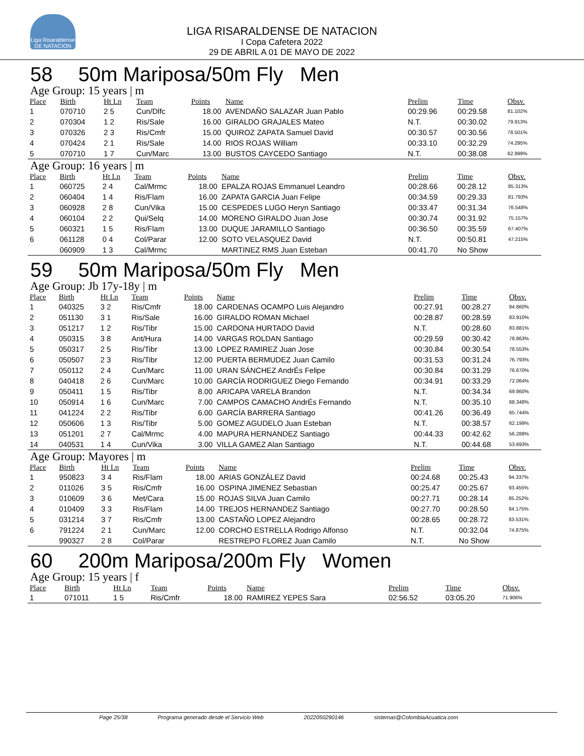Liga Risaraldense DE NATACION
LIGA RISARALDENSE DE NATACION
I Copa Cafetera 2022
29 DE ABRIL A 01 DE MAYO DE 2022
58 50m Mariposa/50m Fly Men
Age Group: 15 years | m
| Place | Birth | Ht Ln | Team | Points | Name | Prelim | Time | Obsv. |
| --- | --- | --- | --- | --- | --- | --- | --- | --- |
| 1 | 070710 | 2 5 | Cun/Dlfc | 18.00 | AVENDAÑO SALAZAR Juan Pablo | 00:29.96 | 00:29.58 | 81.102% |
| 2 | 070304 | 1 2 | Ris/Sale | 16.00 | GIRALDO GRAJALES Mateo | N.T. | 00:30.02 | 79.913% |
| 3 | 070326 | 2 3 | Ris/Cmfr | 15.00 | QUIROZ ZAPATA Samuel David | 00:30.57 | 00:30.56 | 78.501% |
| 4 | 070424 | 2 1 | Ris/Sale | 14.00 | RIOS ROJAS William | 00:33.10 | 00:32.29 | 74.295% |
| 5 | 070710 | 1 7 | Cun/Marc | 13.00 | BUSTOS CAYCEDO Santiago | N.T. | 00:38.08 | 62.999% |
Age Group: 16 years | m
| Place | Birth | Ht Ln | Team | Points | Name | Prelim | Time | Obsv. |
| --- | --- | --- | --- | --- | --- | --- | --- | --- |
| 1 | 060725 | 2 4 | Cal/Mrmc | 18.00 | EPALZA ROJAS Emmanuel Leandro | 00:28.66 | 00:28.12 | 85.313% |
| 2 | 060404 | 1 4 | Ris/Flam | 16.00 | ZAPATA GARCIA Juan Felipe | 00:34.59 | 00:29.33 | 81.793% |
| 3 | 060928 | 2 8 | Cun/Vika | 15.00 | CESPEDES LUGO Heryn Santiago | 00:33.47 | 00:31.34 | 76.548% |
| 4 | 060104 | 2 2 | Qui/Selq | 14.00 | MORENO GIRALDO Juan Jose | 00:30.74 | 00:31.92 | 75.157% |
| 5 | 060321 | 1 5 | Ris/Flam | 13.00 | DUQUE JARAMILLO Santiago | 00:36.50 | 00:35.59 | 67.407% |
| 6 | 061128 | 0 4 | Col/Parar | 12.00 | SOTO VELASQUEZ David | N.T. | 00:50.81 | 47.215% |
| | 060909 | 1 3 | Cal/Mrmc | | MARTINEZ RMS Juan Esteban | 00:41.70 | No Show | |
59 50m Mariposa/50m Fly Men
Age Group: Jb 17y-18y | m
| Place | Birth | Ht Ln | Team | Points | Name | Prelim | Time | Obsv. |
| --- | --- | --- | --- | --- | --- | --- | --- | --- |
| 1 | 040325 | 3 2 | Ris/Cmfr | 18.00 | CARDENAS OCAMPO Luis Alejandro | 00:27.91 | 00:28.27 | 84.860% |
| 2 | 051130 | 3 1 | Ris/Sale | 16.00 | GIRALDO ROMAN Michael | 00:28.87 | 00:28.59 | 83.910% |
| 3 | 051217 | 1 2 | Ris/Tibr | 15.00 | CARDONA HURTADO David | N.T. | 00:28.60 | 83.881% |
| 4 | 050315 | 3 8 | Ant/Hura | 14.00 | VARGAS ROLDAN Santiago | 00:29.59 | 00:30.42 | 78.863% |
| 5 | 050317 | 2 5 | Ris/Tibr | 13.00 | LOPEZ RAMIREZ Juan Jose | 00:30.84 | 00:30.54 | 78.553% |
| 6 | 050507 | 2 3 | Ris/Tibr | 12.00 | PUERTA BERMUDEZ Juan Camilo | 00:31.53 | 00:31.24 | 76.793% |
| 7 | 050112 | 2 4 | Cun/Marc | 11.00 | URAN SÁNCHEZ AndrÉs Felipe | 00:30.84 | 00:31.29 | 76.670% |
| 8 | 040418 | 2 6 | Cun/Marc | 10.00 | GARCÍA RODRIGUEZ Diego Fernando | 00:34.91 | 00:33.29 | 72.064% |
| 9 | 050411 | 1 5 | Ris/Tibr | 8.00 | ARICAPA VARELA Brandon | N.T. | 00:34.34 | 69.860% |
| 10 | 050914 | 1 6 | Cun/Marc | 7.00 | CAMPOS CAMACHO AndrÉs Fernando | N.T. | 00:35.10 | 68.348% |
| 11 | 041224 | 2 2 | Ris/Tibr | 6.00 | GARCÍA BARRERA Santiago | 00:41.26 | 00:36.49 | 65.744% |
| 12 | 050606 | 1 3 | Ris/Tibr | 5.00 | GOMEZ AGUDELO Juan Esteban | N.T. | 00:38.57 | 62.199% |
| 13 | 051201 | 2 7 | Cal/Mrmc | 4.00 | MAPURA HERNANDEZ Santiago | 00:44.33 | 00:42.62 | 56.288% |
| 14 | 040531 | 1 4 | Cun/Vika | 3.00 | VILLA GAMEZ Alan Santiago | N.T. | 00:44.68 | 53.693% |
Age Group: Mayores | m
| Place | Birth | Ht Ln | Team | Points | Name | Prelim | Time | Obsv. |
| --- | --- | --- | --- | --- | --- | --- | --- | --- |
| 1 | 950823 | 3 4 | Ris/Flam | 18.00 | ARIAS GONZÁLEZ David | 00:24.68 | 00:25.43 | 94.337% |
| 2 | 011026 | 3 5 | Ris/Cmfr | 16.00 | OSPINA JIMENEZ Sebastian | 00:25.47 | 00:25.67 | 93.455% |
| 3 | 010609 | 3 6 | Met/Cara | 15.00 | ROJAS SILVA Juan Camilo | 00:27.71 | 00:28.14 | 85.252% |
| 4 | 010409 | 3 3 | Ris/Flam | 14.00 | TREJOS HERNANDEZ Santiago | 00:27.70 | 00:28.50 | 84.175% |
| 5 | 031214 | 3 7 | Ris/Cmfr | 13.00 | CASTAÑO LOPEZ Alejandro | 00:28.65 | 00:28.72 | 83.531% |
| 6 | 791224 | 2 1 | Cun/Marc | 12.00 | CORCHO ESTRELLA Rodrigo Alfonso | N.T. | 00:32.04 | 74.875% |
| | 990327 | 2 8 | Col/Parar | | RESTREPO FLOREZ Juan Camilo | N.T. | No Show | |
60 200m Mariposa/200m Fly Women
Age Group: 15 years | f
| Place | Birth | Ht Ln | Team | Points | Name | Prelim | Time | Obsv. |
| --- | --- | --- | --- | --- | --- | --- | --- | --- |
| 1 | 071011 | 1 5 | Ris/Cmfr | 18.00 | RAMIREZ YEPES Sara | 02:56.52 | 03:05.20 | 71.906% |
Page 25/38 Programa generado desde el Servicio Web 2022050290146 sistemas@ColombiaAcuatica.com